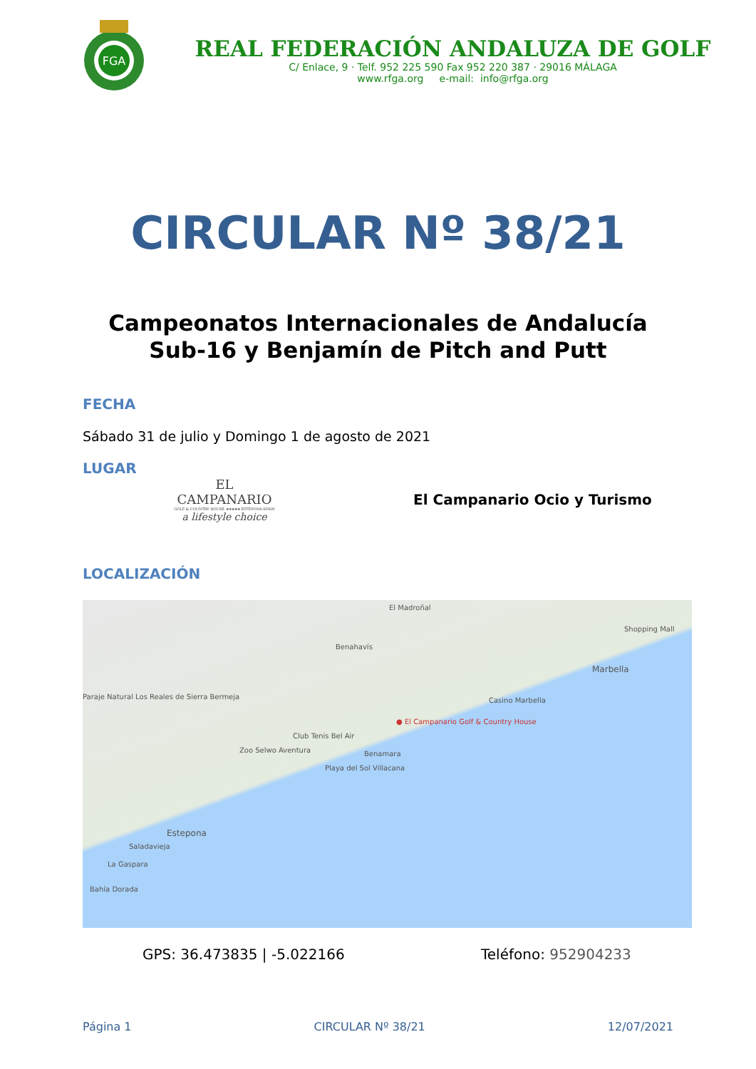FGA
REAL FEDERACIÓN ANDALUZA DE GOLF
C/ Enlace, 9 · Telf. 952 225 590 Fax 952 220 387 · 29016 MÁLAGA
www.rfga.org e-mail: info@rfga.org
CIRCULAR Nº 38/21
Campeonatos Internacionales de Andalucía
Sub-16 y Benjamín de Pitch and Putt
FECHA
Sábado 31 de julio y Domingo 1 de agosto de 2021
LUGAR
EL CAMPANARIO
GOLF & COUNTRY HOUSE ★★★★★ ESTEPONA-SPAIN
a lifestyle choice
El Campanario Ocio y Turismo
LOCALIZACIÓN
El Madroñal
Benahavís
Paraje Natural Los Reales de Sierra Bermeja
Shopping Mall
Marbella
Casino Marbella
● El Campanario Golf & Country House
Club Tenis Bel Air
Zoo Selwo Aventura Benamara
Playa del Sol Villacana
Estepona
Saladavieja
La Gaspara
Bahía Dorada
GPS: 36.473835 | -5.022166 Teléfono: 952904233
Página 1 CIRCULAR Nº 38/21 12/07/2021